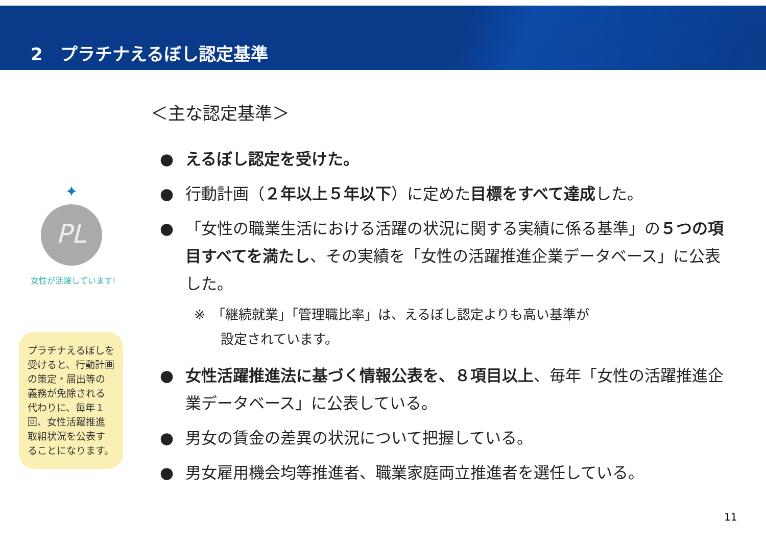2　プラチナえるぼし認定基準
PL
✦
女性が活躍しています!
プラチナえるぼしを受けると、行動計画の策定・届出等の義務が免除される代わりに、毎年１回、女性活躍推進取組状況を公表することになります。
＜主な認定基準＞
● えるぼし認定を受けた。
● 行動計画（２年以上５年以下）に定めた目標をすべて達成した。
● 「女性の職業生活における活躍の状況に関する実績に係る基準」の５つの項目すべてを満たし、その実績を「女性の活躍推進企業データベース」に公表した。
※　「継続就業」「管理職比率」は、えるぼし認定よりも高い基準が
　　設定されています。
● 女性活躍推進法に基づく情報公表を、８項目以上、毎年「女性の活躍推進企業データベース」に公表している。
● 男女の賃金の差異の状況について把握している。
● 男女雇用機会均等推進者、職業家庭両立推進者を選任している。
11